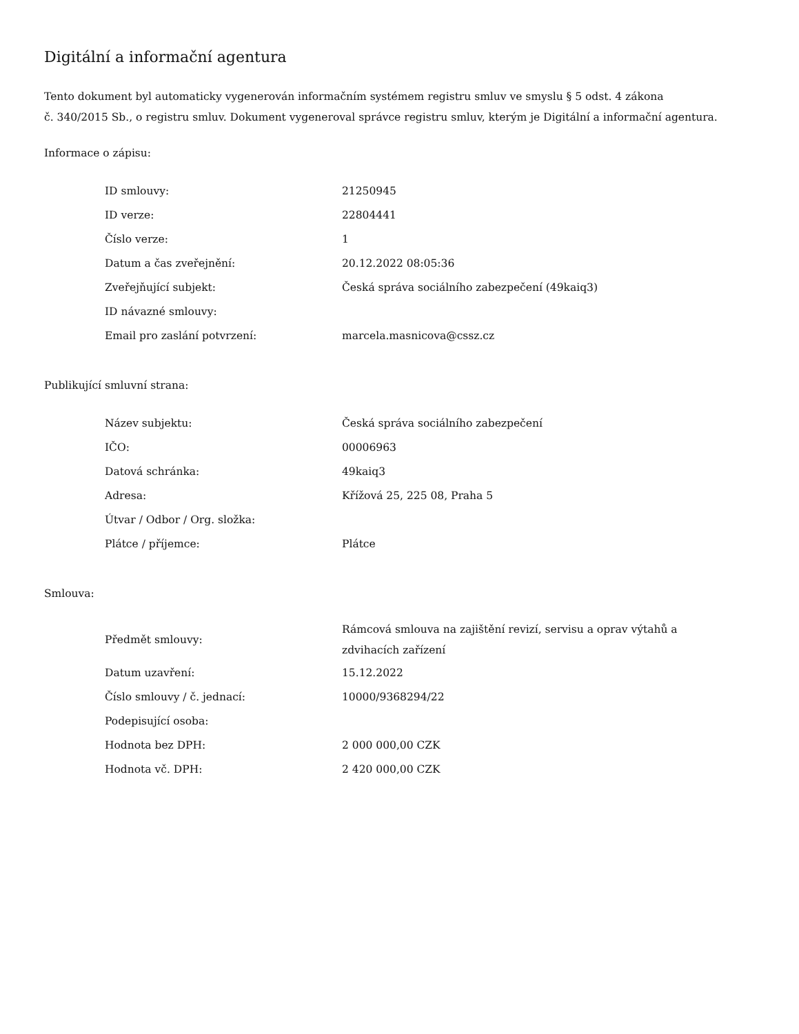Digitální a informační agentura
Tento dokument byl automaticky vygenerován informačním systémem registru smluv ve smyslu § 5 odst. 4 zákona
č. 340/2015 Sb., o registru smluv. Dokument vygeneroval správce registru smluv, kterým je Digitální a informační agentura.
Informace o zápisu:
| ID smlouvy: | 21250945 |
| ID verze: | 22804441 |
| Číslo verze: | 1 |
| Datum a čas zveřejnění: | 20.12.2022 08:05:36 |
| Zveřejňující subjekt: | Česká správa sociálního zabezpečení (49kaiq3) |
| ID návazné smlouvy: | |
| Email pro zaslání potvrzení: | marcela.masnicova@cssz.cz |
Publikující smluvní strana:
| Název subjektu: | Česká správa sociálního zabezpečení |
| IČO: | 00006963 |
| Datová schránka: | 49kaiq3 |
| Adresa: | Křížová 25, 225 08, Praha 5 |
| Útvar / Odbor / Org. složka: | |
| Plátce / příjemce: | Plátce |
Smlouva:
| Předmět smlouvy: | Rámcová smlouva na zajištění revizí, servisu a oprav výtahů a zdvihacích zařízení |
| Datum uzavření: | 15.12.2022 |
| Číslo smlouvy / č. jednací: | 10000/9368294/22 |
| Podepisující osoba: | |
| Hodnota bez DPH: | 2 000 000,00 CZK |
| Hodnota vč. DPH: | 2 420 000,00 CZK |